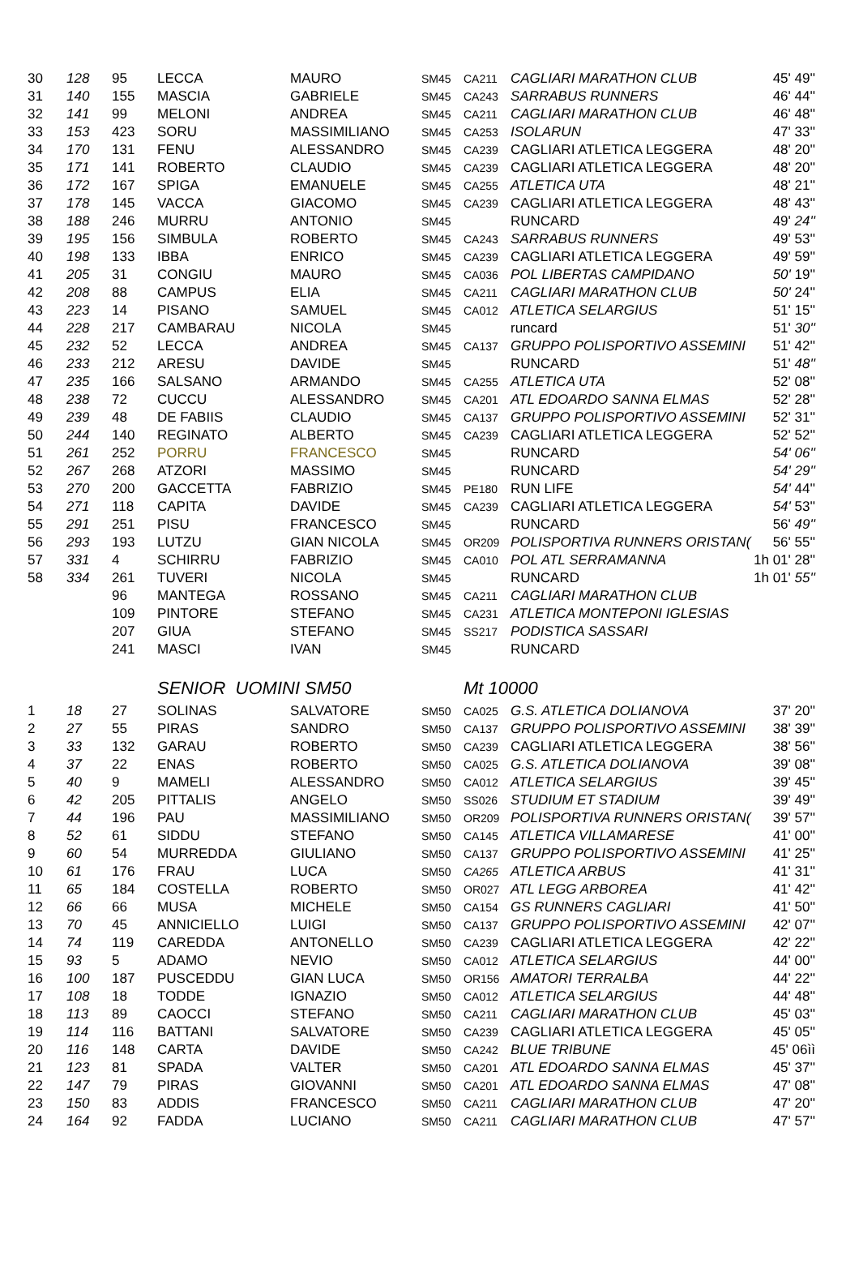| 30 | 128 | 95 | LECCA | MAURO | SM45 | CA211 | CAGLIARI MARATHON CLUB | 45' 49'' |
| 31 | 140 | 155 | MASCIA | GABRIELE | SM45 | CA243 | SARRABUS RUNNERS | 46' 44'' |
| 32 | 141 | 99 | MELONI | ANDREA | SM45 | CA211 | CAGLIARI MARATHON CLUB | 46' 48'' |
| 33 | 153 | 423 | SORU | MASSIMILIANO | SM45 | CA253 | ISOLARUN | 47' 33'' |
| 34 | 170 | 131 | FENU | ALESSANDRO | SM45 | CA239 | CAGLIARI ATLETICA LEGGERA | 48' 20'' |
| 35 | 171 | 141 | ROBERTO | CLAUDIO | SM45 | CA239 | CAGLIARI ATLETICA LEGGERA | 48' 20'' |
| 36 | 172 | 167 | SPIGA | EMANUELE | SM45 | CA255 | ATLETICA UTA | 48' 21'' |
| 37 | 178 | 145 | VACCA | GIACOMO | SM45 | CA239 | CAGLIARI ATLETICA LEGGERA | 48' 43'' |
| 38 | 188 | 246 | MURRU | ANTONIO | SM45 | | RUNCARD | 49' 24'' |
| 39 | 195 | 156 | SIMBULA | ROBERTO | SM45 | CA243 | SARRABUS RUNNERS | 49' 53'' |
| 40 | 198 | 133 | IBBA | ENRICO | SM45 | CA239 | CAGLIARI ATLETICA LEGGERA | 49' 59'' |
| 41 | 205 | 31 | CONGIU | MAURO | SM45 | CA036 | POL LIBERTAS CAMPIDANO | 50' 19'' |
| 42 | 208 | 88 | CAMPUS | ELIA | SM45 | CA211 | CAGLIARI MARATHON CLUB | 50' 24'' |
| 43 | 223 | 14 | PISANO | SAMUEL | SM45 | CA012 | ATLETICA SELARGIUS | 51' 15'' |
| 44 | 228 | 217 | CAMBARAU | NICOLA | SM45 | | runcard | 51' 30'' |
| 45 | 232 | 52 | LECCA | ANDREA | SM45 | CA137 | GRUPPO POLISPORTIVO ASSEMINI | 51' 42'' |
| 46 | 233 | 212 | ARESU | DAVIDE | SM45 | | RUNCARD | 51' 48'' |
| 47 | 235 | 166 | SALSANO | ARMANDO | SM45 | CA255 | ATLETICA UTA | 52' 08'' |
| 48 | 238 | 72 | CUCCU | ALESSANDRO | SM45 | CA201 | ATL EDOARDO SANNA ELMAS | 52' 28'' |
| 49 | 239 | 48 | DE FABIIS | CLAUDIO | SM45 | CA137 | GRUPPO POLISPORTIVO ASSEMINI | 52' 31'' |
| 50 | 244 | 140 | REGINATO | ALBERTO | SM45 | CA239 | CAGLIARI ATLETICA LEGGERA | 52' 52'' |
| 51 | 261 | 252 | PORRU | FRANCESCO | SM45 | | RUNCARD | 54' 06'' |
| 52 | 267 | 268 | ATZORI | MASSIMO | SM45 | | RUNCARD | 54' 29'' |
| 53 | 270 | 200 | GACCETTA | FABRIZIO | SM45 | PE180 | RUN LIFE | 54' 44'' |
| 54 | 271 | 118 | CAPITA | DAVIDE | SM45 | CA239 | CAGLIARI ATLETICA LEGGERA | 54' 53'' |
| 55 | 291 | 251 | PISU | FRANCESCO | SM45 | | RUNCARD | 56' 49'' |
| 56 | 293 | 193 | LUTZU | GIAN NICOLA | SM45 | OR209 | POLISPORTIVA RUNNERS ORISTAN( | 56' 55'' |
| 57 | 331 | 4 | SCHIRRU | FABRIZIO | SM45 | CA010 | POL ATL SERRAMANNA | 1h 01' 28'' |
| 58 | 334 | 261 | TUVERI | NICOLA | SM45 | | RUNCARD | 1h 01' 55'' |
| | | 96 | MANTEGA | ROSSANO | SM45 | CA211 | CAGLIARI MARATHON CLUB | |
| | | 109 | PINTORE | STEFANO | SM45 | CA231 | ATLETICA MONTEPONI IGLESIAS | |
| | | 207 | GIUA | STEFANO | SM45 | SS217 | PODISTICA SASSARI | |
| | | 241 | MASCI | IVAN | SM45 | | RUNCARD | |
| | | | SENIOR UOMINI SM50 | | | Mt 10000 | | |
| 1 | 18 | 27 | SOLINAS | SALVATORE | SM50 | CA025 | G.S. ATLETICA DOLIANOVA | 37' 20'' |
| 2 | 27 | 55 | PIRAS | SANDRO | SM50 | CA137 | GRUPPO POLISPORTIVO ASSEMINI | 38' 39'' |
| 3 | 33 | 132 | GARAU | ROBERTO | SM50 | CA239 | CAGLIARI ATLETICA LEGGERA | 38' 56'' |
| 4 | 37 | 22 | ENAS | ROBERTO | SM50 | CA025 | G.S. ATLETICA DOLIANOVA | 39' 08'' |
| 5 | 40 | 9 | MAMELI | ALESSANDRO | SM50 | CA012 | ATLETICA SELARGIUS | 39' 45'' |
| 6 | 42 | 205 | PITTALIS | ANGELO | SM50 | SS026 | STUDIUM ET STADIUM | 39' 49'' |
| 7 | 44 | 196 | PAU | MASSIMILIANO | SM50 | OR209 | POLISPORTIVA RUNNERS ORISTAN( | 39' 57'' |
| 8 | 52 | 61 | SIDDU | STEFANO | SM50 | CA145 | ATLETICA VILLAMARESE | 41' 00'' |
| 9 | 60 | 54 | MURREDDA | GIULIANO | SM50 | CA137 | GRUPPO POLISPORTIVO ASSEMINI | 41' 25'' |
| 10 | 61 | 176 | FRAU | LUCA | SM50 | CA265 | ATLETICA ARBUS | 41' 31'' |
| 11 | 65 | 184 | COSTELLA | ROBERTO | SM50 | OR027 | ATL LEGG ARBOREA | 41' 42'' |
| 12 | 66 | 66 | MUSA | MICHELE | SM50 | CA154 | GS RUNNERS CAGLIARI | 41' 50'' |
| 13 | 70 | 45 | ANNICIELLO | LUIGI | SM50 | CA137 | GRUPPO POLISPORTIVO ASSEMINI | 42' 07'' |
| 14 | 74 | 119 | CAREDDA | ANTONELLO | SM50 | CA239 | CAGLIARI ATLETICA LEGGERA | 42' 22'' |
| 15 | 93 | 5 | ADAMO | NEVIO | SM50 | CA012 | ATLETICA SELARGIUS | 44' 00'' |
| 16 | 100 | 187 | PUSCEDDU | GIAN LUCA | SM50 | OR156 | AMATORI TERRALBA | 44' 22'' |
| 17 | 108 | 18 | TODDE | IGNAZIO | SM50 | CA012 | ATLETICA SELARGIUS | 44' 48'' |
| 18 | 113 | 89 | CAOCCI | STEFANO | SM50 | CA211 | CAGLIARI MARATHON CLUB | 45' 03'' |
| 19 | 114 | 116 | BATTANI | SALVATORE | SM50 | CA239 | CAGLIARI ATLETICA LEGGERA | 45' 05'' |
| 20 | 116 | 148 | CARTA | DAVIDE | SM50 | CA242 | BLUE TRIBUNE | 45' 06ìì |
| 21 | 123 | 81 | SPADA | VALTER | SM50 | CA201 | ATL EDOARDO SANNA ELMAS | 45' 37'' |
| 22 | 147 | 79 | PIRAS | GIOVANNI | SM50 | CA201 | ATL EDOARDO SANNA ELMAS | 47' 08'' |
| 23 | 150 | 83 | ADDIS | FRANCESCO | SM50 | CA211 | CAGLIARI MARATHON CLUB | 47' 20'' |
| 24 | 164 | 92 | FADDA | LUCIANO | SM50 | CA211 | CAGLIARI MARATHON CLUB | 47' 57'' |